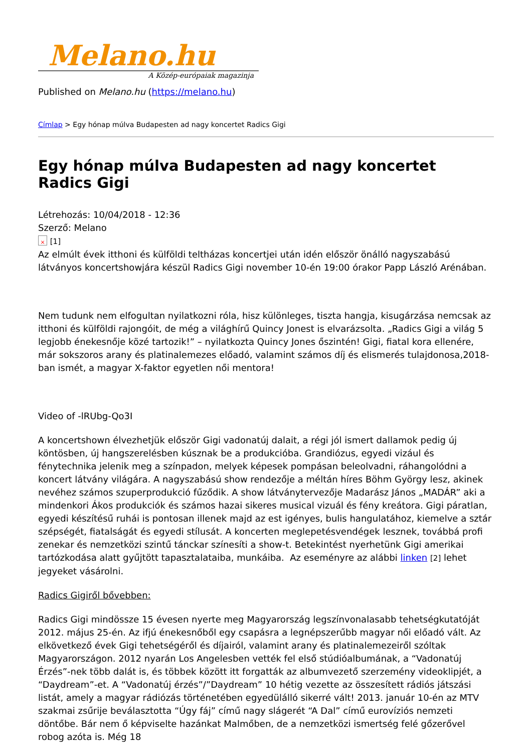Melano.hu
A Közép-európaiak magazinja
Published on Melano.hu (https://melano.hu)
Címlap > Egy hónap múlva Budapesten ad nagy koncertet Radics Gigi
Egy hónap múlva Budapesten ad nagy koncertet Radics Gigi
Létrehozás: 10/04/2018 - 12:36
Szerző: Melano
× [1]
Az elmúlt évek itthoni és külföldi teltházas koncertjei után idén először önálló nagyszabású látványos koncertshowjára készül Radics Gigi november 10-én 19:00 órakor Papp László Arénában.
Nem tudunk nem elfogultan nyilatkozni róla, hisz különleges, tiszta hangja, kisugárzása nemcsak az itthoni és külföldi rajongóit, de még a világhírű Quincy Jonest is elvarázsolta. „Radics Gigi a világ 5 legjobb énekesnője közé tartozik!” – nyilatkozta Quincy Jones őszintén! Gigi, fiatal kora ellenére, már sokszoros arany és platinalemezes előadó, valamint számos díj és elismerés tulajdonosa,2018-ban ismét, a magyar X-faktor egyetlen női mentora!
Video of -lRUbg-Qo3I
A koncertshown élvezhetjük először Gigi vadonatúj dalait, a régi jól ismert dallamok pedig új köntösben, új hangszerelésben kúsznak be a produkcióba. Grandiózus, egyedi vizául és fénytechnika jelenik meg a színpadon, melyek képesek pompásan beleolvadni, ráhangolódni a koncert látvány világára. A nagyszabású show rendezője a méltán híres Böhm György lesz, akinek nevéhez számos szuperprodukció fűződik. A show látványtervezője Madarász János „MADÁR” aki a mindenkori Ákos produkciók és számos hazai sikeres musical vizuál és fény kreátora. Gigi páratlan, egyedi készítésű ruhái is pontosan illenek majd az est igényes, bulis hangulatához, kiemelve a sztár szépségét, fiatalságát és egyedi stílusát. A koncerten meglepetésvendégek lesznek, továbbá profi zenekar és nemzetközi szintű tánckar színesíti a show-t. Betekintést nyerhetünk Gigi amerikai tartózkodása alatt gyűjtött tapasztalataiba, munkáiba. Az eseményre az alábbi linken [2] lehet jegyeket vásárolni.
Radics Gigiről bővebben:
Radics Gigi mindössze 15 évesen nyerte meg Magyarország legszínvonalasabb tehetségkutatóját 2012. május 25-én. Az ifjú énekesnőből egy csapásra a legnépszerűbb magyar női előadó vált. Az elkövetkező évek Gigi tehetségéről és díjairól, valamint arany és platinalemezeiről szóltak Magyarországon. 2012 nyarán Los Angelesben vették fel első stúdióalbumának, a “Vadonatúj Érzés”-nek több dalát is, és többek között itt forgatták az albumvezető szerzemény videoklipjét, a “Daydream”-et. A “Vadonatúj érzés”/”Daydream” 10 hétig vezette az összesített rádiós játszási listát, amely a magyar rádiózás történetében egyedülálló sikerré vált! 2013. január 10-én az MTV szakmai zsűrije beválasztotta “Úgy fáj” című nagy slágerét “A Dal” című eurovíziós nemzeti döntőbe. Bár nem ő képviselte hazánkat Malmőben, de a nemzetközi ismertség felé gőzerővel robog azóta is. Még 18